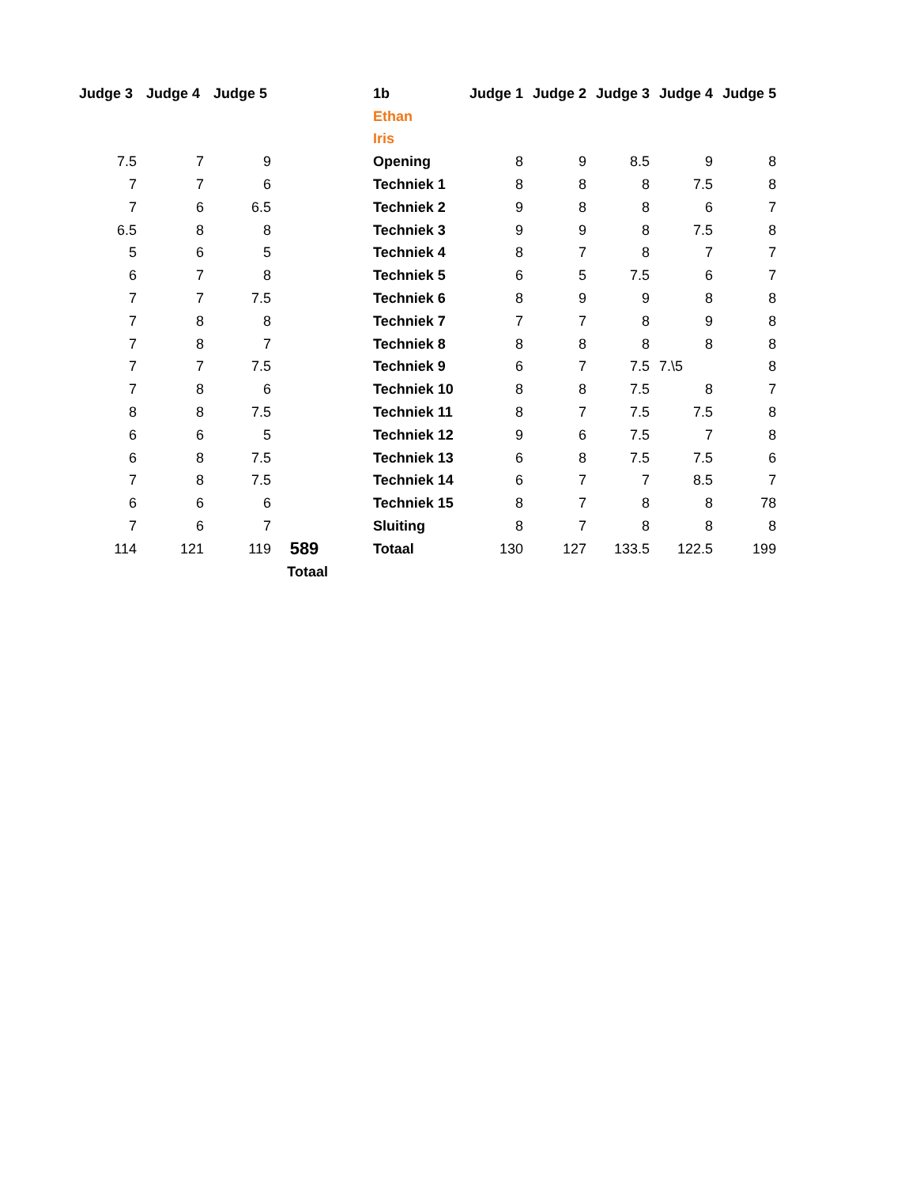| Judge 3 | Judge 4 | Judge 5 | |
| --- | --- | --- | --- |
| 7.5 | 7 | 9 | |
| 7 | 7 | 6 | |
| 7 | 6 | 6.5 | |
| 6.5 | 8 | 8 | |
| 5 | 6 | 5 | |
| 6 | 7 | 8 | |
| 7 | 7 | 7.5 | |
| 7 | 8 | 8 | |
| 7 | 8 | 7 | |
| 7 | 7 | 7.5 | |
| 7 | 8 | 6 | |
| 8 | 8 | 7.5 | |
| 6 | 6 | 5 | |
| 6 | 8 | 7.5 | |
| 7 | 8 | 7.5 | |
| 6 | 6 | 6 | |
| 7 | 6 | 7 | |
| 114 | 121 | 119 | 589 |
| | | Totaal | |
| 1b | Judge 1 | Judge 2 | Judge 3 | Judge 4 | Judge 5 |
| --- | --- | --- | --- | --- | --- |
| Ethan | | | | | |
| Iris | | | | | |
| Opening | 8 | 9 | 8.5 | 9 | 8 |
| Techniek 1 | 8 | 8 | 8 | 7.5 | 8 |
| Techniek 2 | 9 | 8 | 8 | 6 | 7 |
| Techniek 3 | 9 | 9 | 8 | 7.5 | 8 |
| Techniek 4 | 8 | 7 | 8 | 7 | 7 |
| Techniek 5 | 6 | 5 | 7.5 | 6 | 7 |
| Techniek 6 | 8 | 9 | 9 | 8 | 8 |
| Techniek 7 | 7 | 7 | 8 | 9 | 8 |
| Techniek 8 | 8 | 8 | 8 | 8 | 8 |
| Techniek 9 | 6 | 7 | 7.5 | 7.\5 | 8 |
| Techniek 10 | 8 | 8 | 7.5 | 8 | 7 |
| Techniek 11 | 8 | 7 | 7.5 | 7.5 | 8 |
| Techniek 12 | 9 | 6 | 7.5 | 7 | 8 |
| Techniek 13 | 6 | 8 | 7.5 | 7.5 | 6 |
| Techniek 14 | 6 | 7 | 7 | 8.5 | 7 |
| Techniek 15 | 8 | 7 | 8 | 8 | 78 |
| Sluiting | 8 | 7 | 8 | 8 | 8 |
| Totaal | 130 | 127 | 133.5 | 122.5 | 199 |